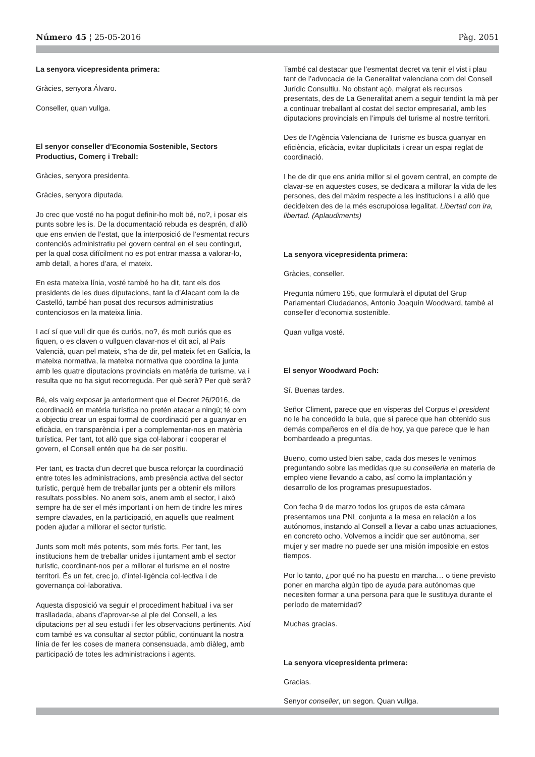Número 45 ¦ 25-05-2016 Pàg. 2051
La senyora vicepresidenta primera:
Gràcies, senyora Álvaro.
Conseller, quan vullga.
El senyor conseller d’Economia Sostenible, Sectors Productius, Comerç i Treball:
Gràcies, senyora presidenta.
Gràcies, senyora diputada.
Jo crec que vosté no ha pogut definir-ho molt bé, no?, i posar els punts sobre les is. De la documentació rebuda es desprén, d’allò que ens envien de l’estat, que la interposició de l’esmentat recurs contenciós administratiu pel govern central en el seu contingut, per la qual cosa difícilment no es pot entrar massa a valorar-lo, amb detall, a hores d’ara, el mateix.
En esta mateixa línia, vosté també ho ha dit, tant els dos presidents de les dues diputacions, tant la d’Alacant com la de Castelló, també han posat dos recursos administratius contenciosos en la mateixa línia.
I ací sí que vull dir que és curiós, no?, és molt curiós que es fiquen, o es claven o vullguen clavar-nos el dit ací, al País Valencià, quan pel mateix, s’ha de dir, pel mateix fet en Galícia, la mateixa normativa, la mateixa normativa que coordina la junta amb les quatre diputacions provincials en matèria de turisme, va i resulta que no ha sigut recorreguda. Per què serà? Per què serà?
Bé, els vaig exposar ja anteriorment que el Decret 26/2016, de coordinació en matèria turística no pretén atacar a ningú; té com a objectiu crear un espai formal de coordinació per a guanyar en eficàcia, en transparència i per a complementar-nos en matèria turística. Per tant, tot allò que siga col·laborar i cooperar el govern, el Consell entén que ha de ser positiu.
Per tant, es tracta d’un decret que busca reforçar la coordinació entre totes les administracions, amb presència activa del sector turístic, perquè hem de treballar junts per a obtenir els millors resultats possibles. No anem sols, anem amb el sector, i això sempre ha de ser el més important i on hem de tindre les mires sempre clavades, en la participació, en aquells que realment poden ajudar a millorar el sector turístic.
Junts som molt més potents, som més forts. Per tant, les institucions hem de treballar unides i juntament amb el sector turístic, coordinant-nos per a millorar el turisme en el nostre territori. És un fet, crec jo, d’intel·ligència col·lectiva i de governança col·laborativa.
Aquesta disposició va seguir el procediment habitual i va ser traslladada, abans d’aprovar-se al ple del Consell, a les diputacions per al seu estudi i fer les observacions pertinents. Així com també es va consultar al sector públic, continuant la nostra línia de fer les coses de manera consensuada, amb diàleg, amb participació de totes les administracions i agents.
També cal destacar que l’esmentat decret va tenir el vist i plau tant de l’advocacia de la Generalitat valenciana com del Consell Jurídic Consultiu. No obstant açò, malgrat els recursos presentats, des de La Generalitat anem a seguir tendint la mà per a continuar treballant al costat del sector empresarial, amb les diputacions provincials en l’impuls del turisme al nostre territori.
Des de l’Agència Valenciana de Turisme es busca guanyar en eficiència, eficàcia, evitar duplicitats i crear un espai reglat de coordinació.
I he de dir que ens aniria millor si el govern central, en compte de clavar-se en aquestes coses, se dedicara a millorar la vida de les persones, des del màxim respecte a les institucions i a allò que decideixen des de la més escrupolosa legalitat. Libertad con ira, libertad. (Aplaudiments)
La senyora vicepresidenta primera:
Gràcies, conseller.
Pregunta número 195, que formularà el diputat del Grup Parlamentari Ciudadanos, Antonio Joaquín Woodward, també al conseller d’economia sostenible.
Quan vullga vosté.
El senyor Woodward Poch:
Sí. Buenas tardes.
Señor Climent, parece que en vísperas del Corpus el president no le ha concedido la bula, que sí parece que han obtenido sus demás compañeros en el día de hoy, ya que parece que le han bombardeado a preguntas.
Bueno, como usted bien sabe, cada dos meses le venimos preguntando sobre las medidas que su conselleria en materia de empleo viene llevando a cabo, así como la implantación y desarrollo de los programas presupuestados.
Con fecha 9 de marzo todos los grupos de esta cámara presentamos una PNL conjunta a la mesa en relación a los autónomos, instando al Consell a llevar a cabo unas actuaciones, en concreto ocho. Volvemos a incidir que ser autónoma, ser mujer y ser madre no puede ser una misión imposible en estos tiempos.
Por lo tanto, ¿por qué no ha puesto en marcha… o tiene previsto poner en marcha algún tipo de ayuda para autónomas que necesiten formar a una persona para que le sustituya durante el período de maternidad?
Muchas gracias.
La senyora vicepresidenta primera:
Gracias.
Senyor conseller, un segon. Quan vullga.